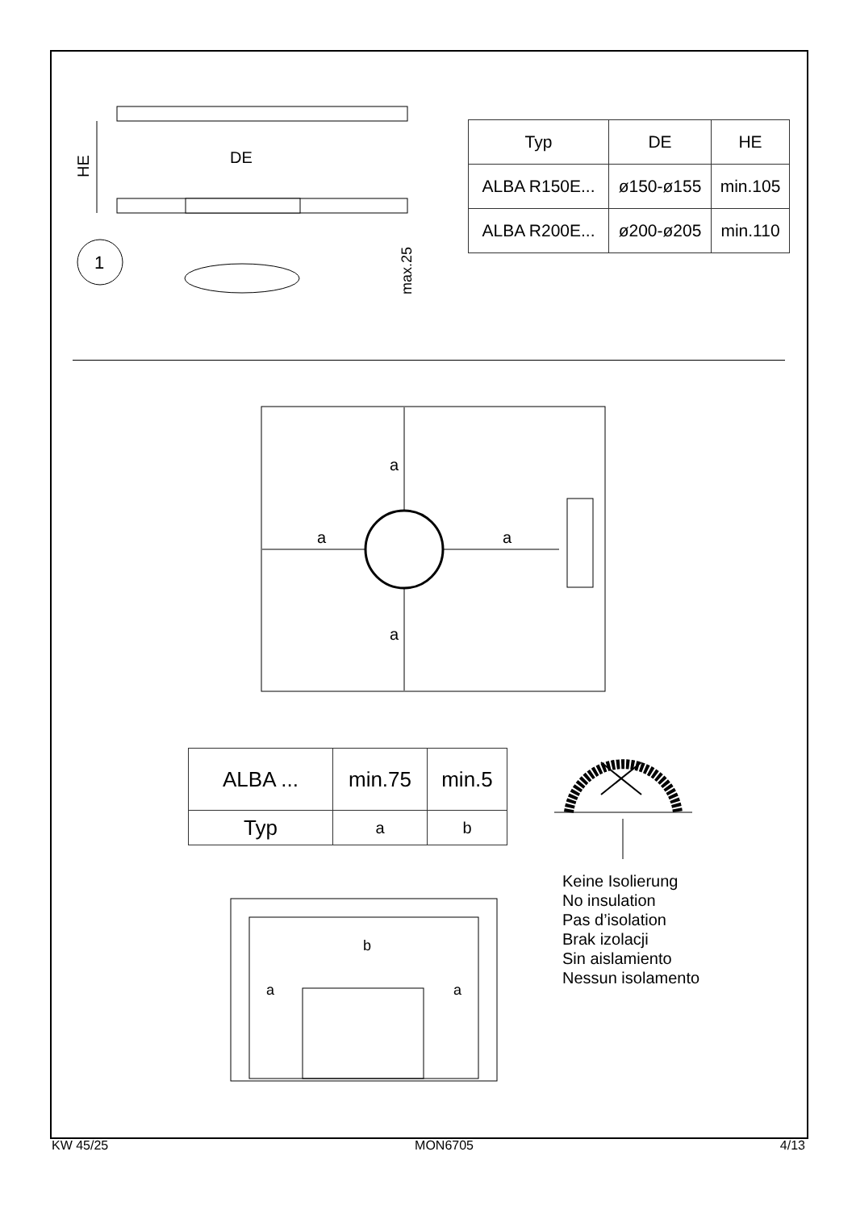HE
DE
1
max.25
| Typ | DE | HE |
| ALBA R150E... | ø150-ø155 | min.105 |
| ALBA R200E... | ø200-ø205 | min.110 |
a
a
a
a
| ALBA ... | min.75 | min.5 |
| Typ | a | b |
Keine Isolierung
No insulation
Pas d’isolation
Brak izolacji
Sin aislamiento
Nessun isolamento
a
a
b
KW 45/25 MON6705 4/13